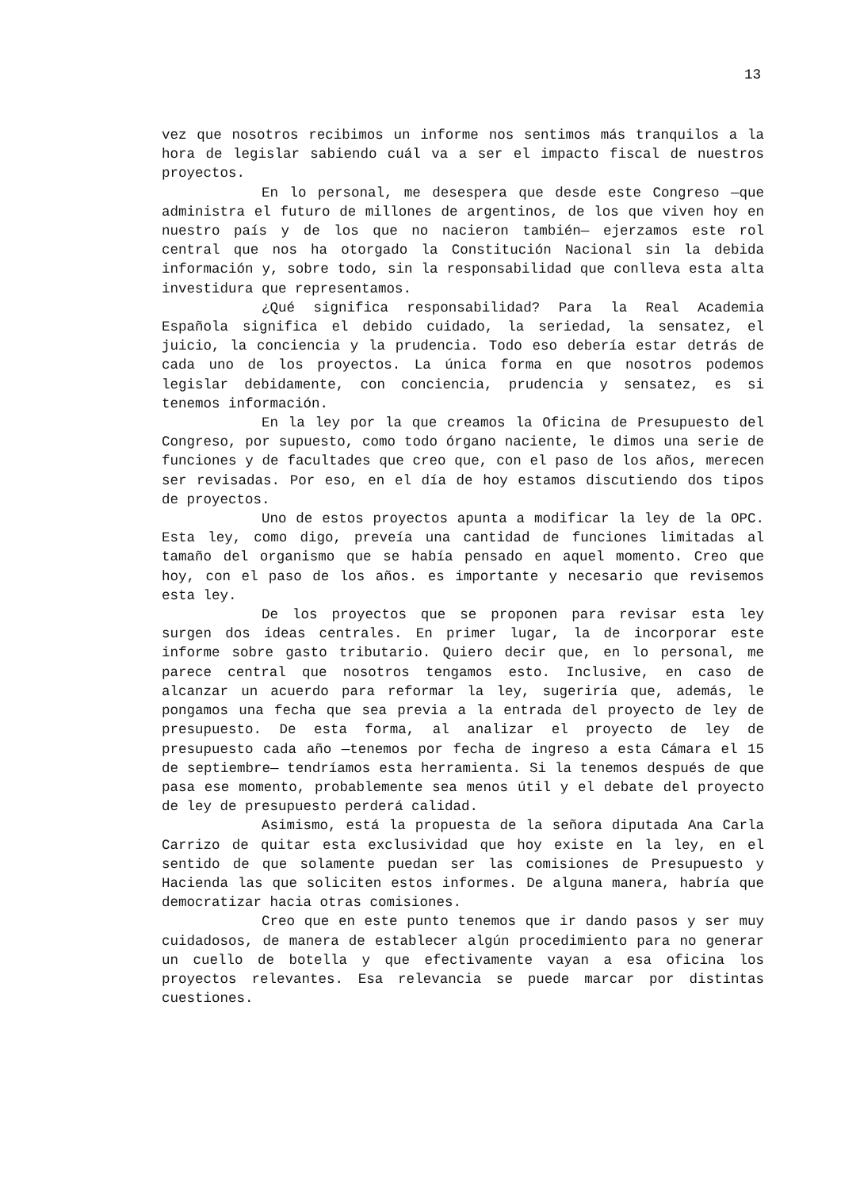13
vez que nosotros recibimos un informe nos sentimos más tranquilos a la hora de legislar sabiendo cuál va a ser el impacto fiscal de nuestros proyectos.
En lo personal, me desespera que desde este Congreso —que administra el futuro de millones de argentinos, de los que viven hoy en nuestro país y de los que no nacieron también— ejerzamos este rol central que nos ha otorgado la Constitución Nacional sin la debida información y, sobre todo, sin la responsabilidad que conlleva esta alta investidura que representamos.
¿Qué significa responsabilidad? Para la Real Academia Española significa el debido cuidado, la seriedad, la sensatez, el juicio, la conciencia y la prudencia. Todo eso debería estar detrás de cada uno de los proyectos. La única forma en que nosotros podemos legislar debidamente, con conciencia, prudencia y sensatez, es si tenemos información.
En la ley por la que creamos la Oficina de Presupuesto del Congreso, por supuesto, como todo órgano naciente, le dimos una serie de funciones y de facultades que creo que, con el paso de los años, merecen ser revisadas. Por eso, en el día de hoy estamos discutiendo dos tipos de proyectos.
Uno de estos proyectos apunta a modificar la ley de la OPC. Esta ley, como digo, preveía una cantidad de funciones limitadas al tamaño del organismo que se había pensado en aquel momento. Creo que hoy, con el paso de los años. es importante y necesario que revisemos esta ley.
De los proyectos que se proponen para revisar esta ley surgen dos ideas centrales. En primer lugar, la de incorporar este informe sobre gasto tributario. Quiero decir que, en lo personal, me parece central que nosotros tengamos esto. Inclusive, en caso de alcanzar un acuerdo para reformar la ley, sugeriría que, además, le pongamos una fecha que sea previa a la entrada del proyecto de ley de presupuesto. De esta forma, al analizar el proyecto de ley de presupuesto cada año —tenemos por fecha de ingreso a esta Cámara el 15 de septiembre— tendríamos esta herramienta. Si la tenemos después de que pasa ese momento, probablemente sea menos útil y el debate del proyecto de ley de presupuesto perderá calidad.
Asimismo, está la propuesta de la señora diputada Ana Carla Carrizo de quitar esta exclusividad que hoy existe en la ley, en el sentido de que solamente puedan ser las comisiones de Presupuesto y Hacienda las que soliciten estos informes. De alguna manera, habría que democratizar hacia otras comisiones.
Creo que en este punto tenemos que ir dando pasos y ser muy cuidadosos, de manera de establecer algún procedimiento para no generar un cuello de botella y que efectivamente vayan a esa oficina los proyectos relevantes. Esa relevancia se puede marcar por distintas cuestiones.